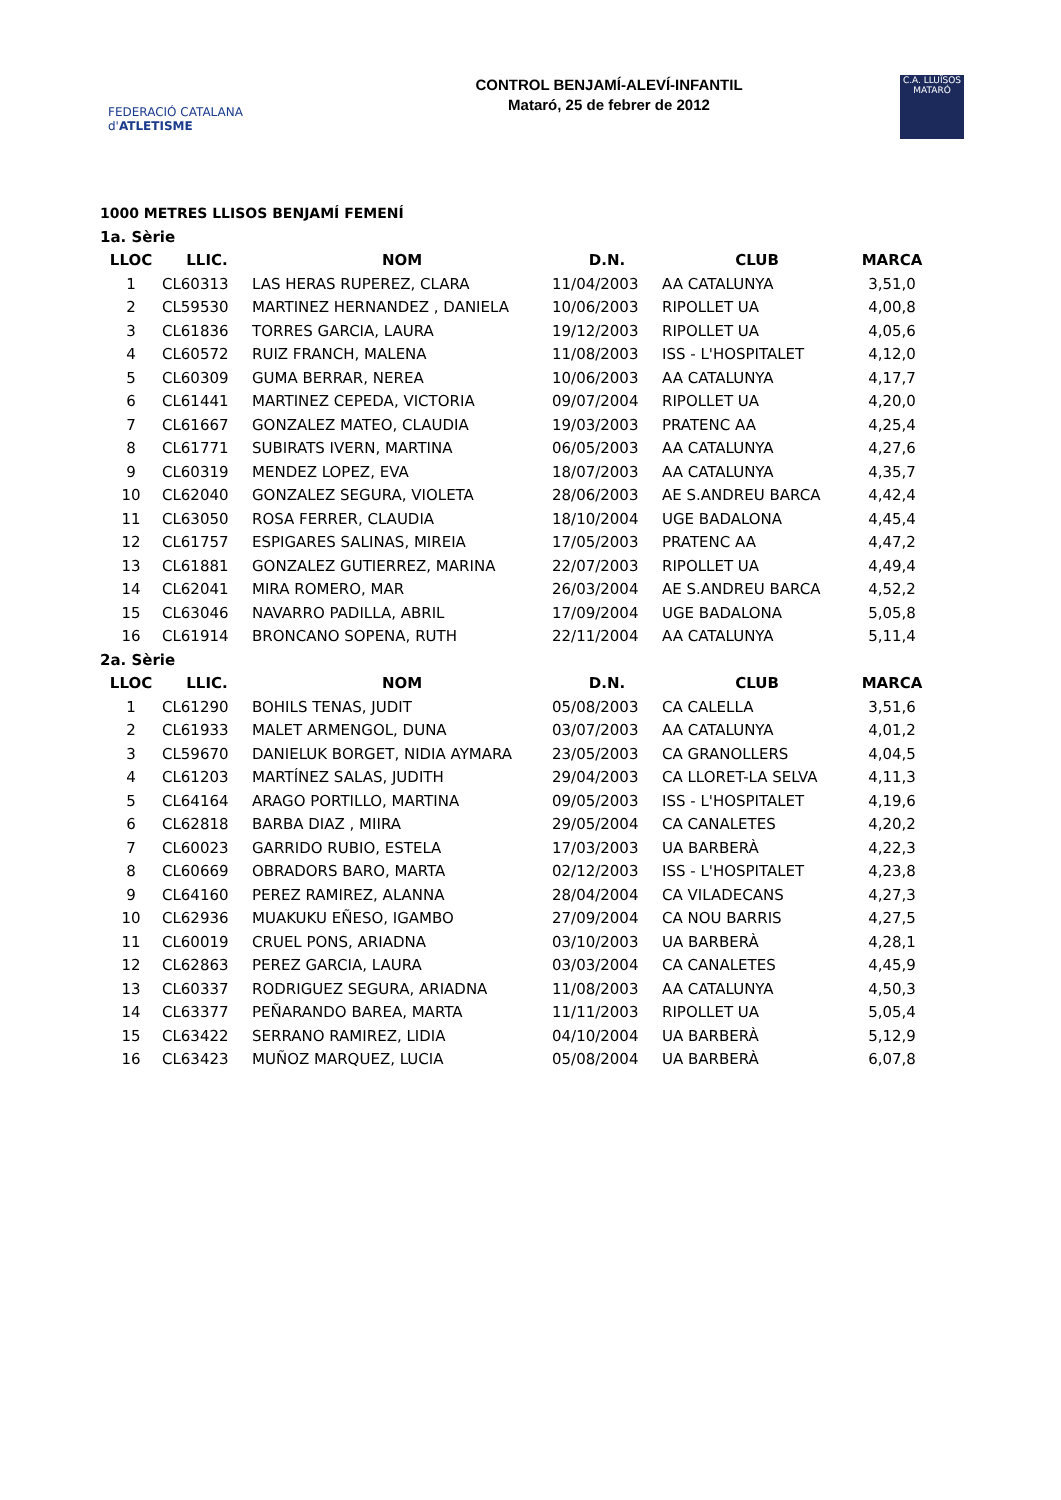FEDERACIÓ CATALANA d'ATLETISME
CONTROL BENJAMÍ-ALEVÍ-INFANTIL
Mataró, 25 de febrer de 2012
C.A. LLUÏSOS MATARÓ
1000 METRES LLISOS BENJAMÍ FEMENÍ
| 1a. Sèrie | | | | | |
| LLOC | LLIC. | NOM | D.N. | CLUB | MARCA |
| 1 | CL60313 | LAS HERAS RUPEREZ, CLARA | 11/04/2003 | AA CATALUNYA | 3,51,0 |
| 2 | CL59530 | MARTINEZ HERNANDEZ , DANIELA | 10/06/2003 | RIPOLLET UA | 4,00,8 |
| 3 | CL61836 | TORRES GARCIA, LAURA | 19/12/2003 | RIPOLLET UA | 4,05,6 |
| 4 | CL60572 | RUIZ FRANCH, MALENA | 11/08/2003 | ISS - L'HOSPITALET | 4,12,0 |
| 5 | CL60309 | GUMA BERRAR, NEREA | 10/06/2003 | AA CATALUNYA | 4,17,7 |
| 6 | CL61441 | MARTINEZ CEPEDA, VICTORIA | 09/07/2004 | RIPOLLET UA | 4,20,0 |
| 7 | CL61667 | GONZALEZ MATEO, CLAUDIA | 19/03/2003 | PRATENC AA | 4,25,4 |
| 8 | CL61771 | SUBIRATS IVERN, MARTINA | 06/05/2003 | AA CATALUNYA | 4,27,6 |
| 9 | CL60319 | MENDEZ LOPEZ, EVA | 18/07/2003 | AA CATALUNYA | 4,35,7 |
| 10 | CL62040 | GONZALEZ SEGURA, VIOLETA | 28/06/2003 | AE S.ANDREU BARCA | 4,42,4 |
| 11 | CL63050 | ROSA FERRER, CLAUDIA | 18/10/2004 | UGE BADALONA | 4,45,4 |
| 12 | CL61757 | ESPIGARES SALINAS, MIREIA | 17/05/2003 | PRATENC AA | 4,47,2 |
| 13 | CL61881 | GONZALEZ GUTIERREZ, MARINA | 22/07/2003 | RIPOLLET UA | 4,49,4 |
| 14 | CL62041 | MIRA ROMERO, MAR | 26/03/2004 | AE S.ANDREU BARCA | 4,52,2 |
| 15 | CL63046 | NAVARRO PADILLA, ABRIL | 17/09/2004 | UGE BADALONA | 5,05,8 |
| 16 | CL61914 | BRONCANO SOPENA, RUTH | 22/11/2004 | AA CATALUNYA | 5,11,4 |
| 2a. Sèrie | | | | | |
| LLOC | LLIC. | NOM | D.N. | CLUB | MARCA |
| 1 | CL61290 | BOHILS TENAS, JUDIT | 05/08/2003 | CA CALELLA | 3,51,6 |
| 2 | CL61933 | MALET ARMENGOL, DUNA | 03/07/2003 | AA CATALUNYA | 4,01,2 |
| 3 | CL59670 | DANIELUK BORGET, NIDIA AYMARA | 23/05/2003 | CA GRANOLLERS | 4,04,5 |
| 4 | CL61203 | MARTÍNEZ SALAS, JUDITH | 29/04/2003 | CA LLORET-LA SELVA | 4,11,3 |
| 5 | CL64164 | ARAGO PORTILLO, MARTINA | 09/05/2003 | ISS - L'HOSPITALET | 4,19,6 |
| 6 | CL62818 | BARBA DIAZ , MIIRA | 29/05/2004 | CA CANALETES | 4,20,2 |
| 7 | CL60023 | GARRIDO RUBIO, ESTELA | 17/03/2003 | UA BARBERÀ | 4,22,3 |
| 8 | CL60669 | OBRADORS BARO, MARTA | 02/12/2003 | ISS - L'HOSPITALET | 4,23,8 |
| 9 | CL64160 | PEREZ RAMIREZ, ALANNA | 28/04/2004 | CA VILADECANS | 4,27,3 |
| 10 | CL62936 | MUAKUKU EÑESO, IGAMBO | 27/09/2004 | CA NOU BARRIS | 4,27,5 |
| 11 | CL60019 | CRUEL PONS, ARIADNA | 03/10/2003 | UA BARBERÀ | 4,28,1 |
| 12 | CL62863 | PEREZ GARCIA, LAURA | 03/03/2004 | CA CANALETES | 4,45,9 |
| 13 | CL60337 | RODRIGUEZ SEGURA, ARIADNA | 11/08/2003 | AA CATALUNYA | 4,50,3 |
| 14 | CL63377 | PEÑARANDO BAREA, MARTA | 11/11/2003 | RIPOLLET UA | 5,05,4 |
| 15 | CL63422 | SERRANO RAMIREZ, LIDIA | 04/10/2004 | UA BARBERÀ | 5,12,9 |
| 16 | CL63423 | MUÑOZ MARQUEZ, LUCIA | 05/08/2004 | UA BARBERÀ | 6,07,8 |